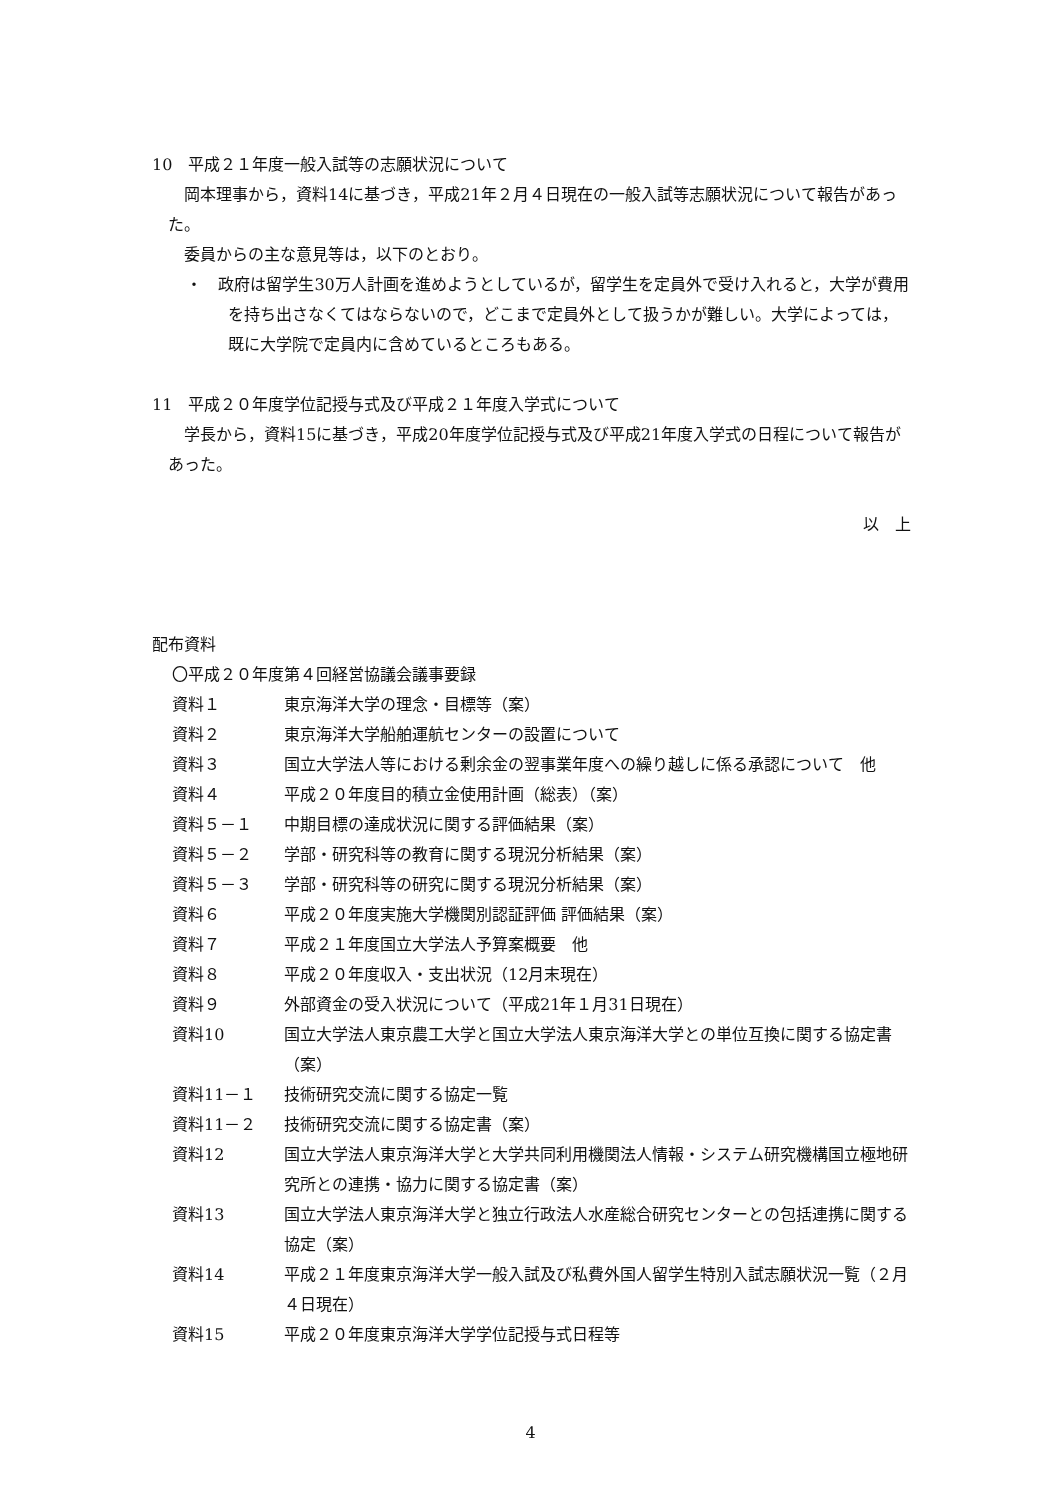10　平成２１年度一般入試等の志願状況について
岡本理事から，資料14に基づき，平成21年２月４日現在の一般入試等志願状況について報告があった。
委員からの主な意見等は，以下のとおり。
・　政府は留学生30万人計画を進めようとしているが，留学生を定員外で受け入れると，大学が費用を持ち出さなくてはならないので，どこまで定員外として扱うかが難しい。大学によっては，既に大学院で定員内に含めているところもある。
11　平成２０年度学位記授与式及び平成２１年度入学式について
学長から，資料15に基づき，平成20年度学位記授与式及び平成21年度入学式の日程について報告があった。
以　上
配布資料
〇平成２０年度第４回経営協議会議事要録
| 資料１ | 東京海洋大学の理念・目標等（案） |
| 資料２ | 東京海洋大学船舶運航センターの設置について |
| 資料３ | 国立大学法人等における剰余金の翌事業年度への繰り越しに係る承認について 他 |
| 資料４ | 平成２０年度目的積立金使用計画（総表）（案） |
| 資料５－１ | 中期目標の達成状況に関する評価結果（案） |
| 資料５－２ | 学部・研究科等の教育に関する現況分析結果（案） |
| 資料５－３ | 学部・研究科等の研究に関する現況分析結果（案） |
| 資料６ | 平成２０年度実施大学機関別認証評価 評価結果（案） |
| 資料７ | 平成２１年度国立大学法人予算案概要 他 |
| 資料８ | 平成２０年度収入・支出状況（12月末現在） |
| 資料９ | 外部資金の受入状況について（平成21年１月31日現在） |
| 資料10 | 国立大学法人東京農工大学と国立大学法人東京海洋大学との単位互換に関する協定書（案） |
| 資料11－１ | 技術研究交流に関する協定一覧 |
| 資料11－２ | 技術研究交流に関する協定書（案） |
| 資料12 | 国立大学法人東京海洋大学と大学共同利用機関法人情報・システム研究機構国立極地研究所との連携・協力に関する協定書（案） |
| 資料13 | 国立大学法人東京海洋大学と独立行政法人水産総合研究センターとの包括連携に関する協定（案） |
| 資料14 | 平成２１年度東京海洋大学一般入試及び私費外国人留学生特別入試志願状況一覧（２月４日現在） |
| 資料15 | 平成２０年度東京海洋大学学位記授与式日程等 |
4